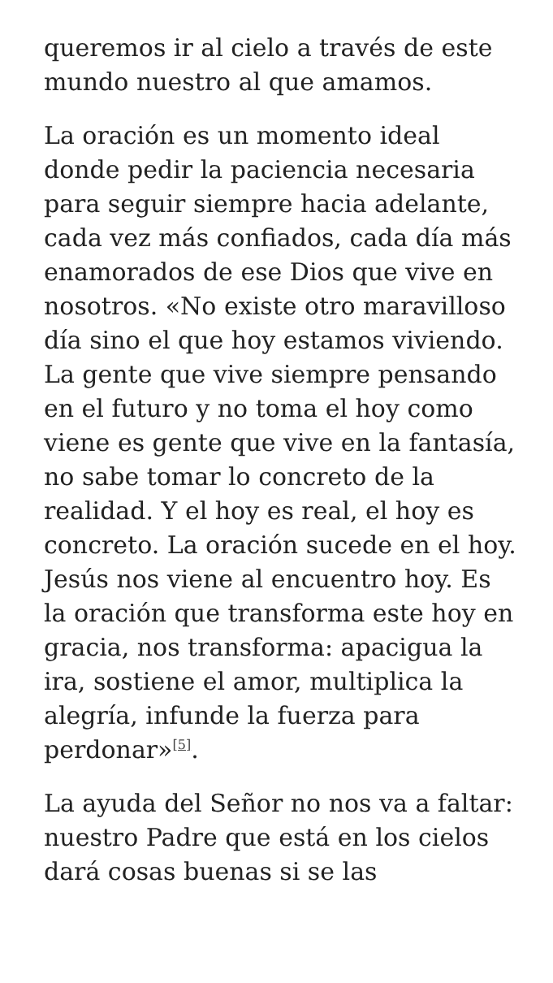queremos ir al cielo a través de este mundo nuestro al que amamos.
La oración es un momento ideal donde pedir la paciencia necesaria para seguir siempre hacia adelante, cada vez más confiados, cada día más enamorados de ese Dios que vive en nosotros. «No existe otro maravilloso día sino el que hoy estamos viviendo. La gente que vive siempre pensando en el futuro y no toma el hoy como viene es gente que vive en la fantasía, no sabe tomar lo concreto de la realidad. Y el hoy es real, el hoy es concreto. La oración sucede en el hoy. Jesús nos viene al encuentro hoy. Es la oración que transforma este hoy en gracia, nos transforma: apacigua la ira, sostiene el amor, multiplica la alegría, infunde la fuerza para perdonar»<sup>[5]</sup>.
La ayuda del Señor no nos va a faltar: nuestro Padre que está en los cielos dará cosas buenas si se las